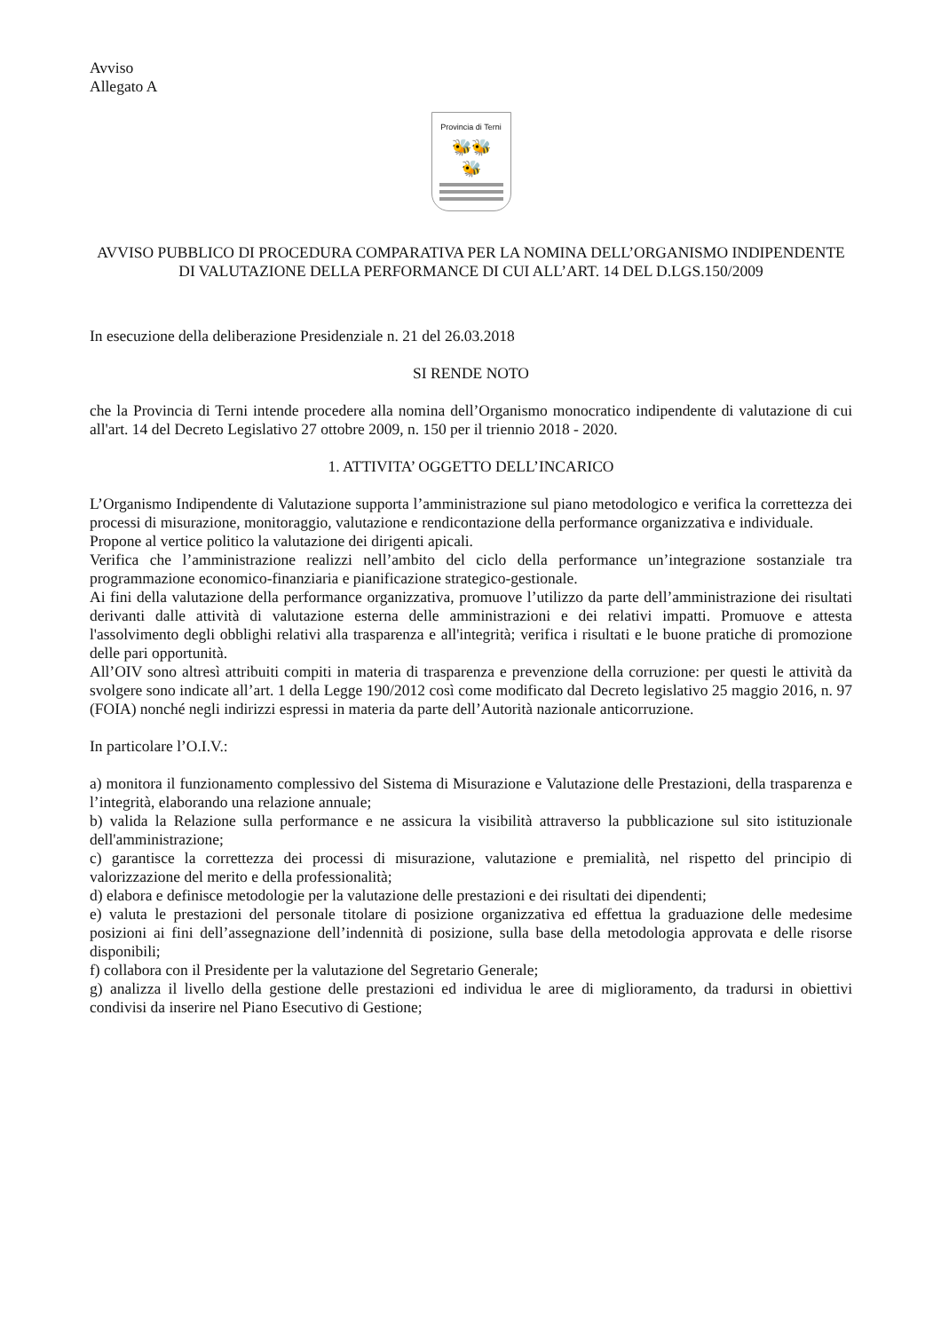Avviso
Allegato A
Provincia di Terni
🐝🐝
🐝
AVVISO PUBBLICO DI PROCEDURA COMPARATIVA PER LA NOMINA DELL’ORGANISMO INDIPENDENTE DI VALUTAZIONE DELLA PERFORMANCE DI CUI ALL’ART. 14 DEL D.LGS.150/2009
In esecuzione della deliberazione Presidenziale n. 21 del 26.03.2018
SI RENDE NOTO
che la Provincia di Terni intende procedere alla nomina dell’Organismo monocratico indipendente di valutazione di cui all'art. 14 del Decreto Legislativo 27 ottobre 2009, n. 150 per il triennio 2018 - 2020.
1. ATTIVITA’ OGGETTO DELL’INCARICO
L’Organismo Indipendente di Valutazione supporta l’amministrazione sul piano metodologico e verifica la correttezza dei processi di misurazione, monitoraggio, valutazione e rendicontazione della performance organizzativa e individuale.
Propone al vertice politico la valutazione dei dirigenti apicali.
Verifica che l’amministrazione realizzi nell’ambito del ciclo della performance un’integrazione sostanziale tra programmazione economico-finanziaria e pianificazione strategico-gestionale.
Ai fini della valutazione della performance organizzativa, promuove l’utilizzo da parte dell’amministrazione dei risultati derivanti dalle attività di valutazione esterna delle amministrazioni e dei relativi impatti. Promuove e attesta l'assolvimento degli obblighi relativi alla trasparenza e all'integrità; verifica i risultati e le buone pratiche di promozione delle pari opportunità.
All’OIV sono altresì attribuiti compiti in materia di trasparenza e prevenzione della corruzione: per questi le attività da svolgere sono indicate all’art. 1 della Legge 190/2012 così come modificato dal Decreto legislativo 25 maggio 2016, n. 97 (FOIA) nonché negli indirizzi espressi in materia da parte dell’Autorità nazionale anticorruzione.
In particolare l’O.I.V.:
a) monitora il funzionamento complessivo del Sistema di Misurazione e Valutazione delle Prestazioni, della trasparenza e l’integrità, elaborando una relazione annuale;
b) valida la Relazione sulla performance e ne assicura la visibilità attraverso la pubblicazione sul sito istituzionale dell'amministrazione;
c) garantisce la correttezza dei processi di misurazione, valutazione e premialità, nel rispetto del principio di valorizzazione del merito e della professionalità;
d) elabora e definisce metodologie per la valutazione delle prestazioni e dei risultati dei dipendenti;
e) valuta le prestazioni del personale titolare di posizione organizzativa ed effettua la graduazione delle medesime posizioni ai fini dell’assegnazione dell’indennità di posizione, sulla base della metodologia approvata e delle risorse disponibili;
f) collabora con il Presidente per la valutazione del Segretario Generale;
g) analizza il livello della gestione delle prestazioni ed individua le aree di miglioramento, da tradursi in obiettivi condivisi da inserire nel Piano Esecutivo di Gestione;